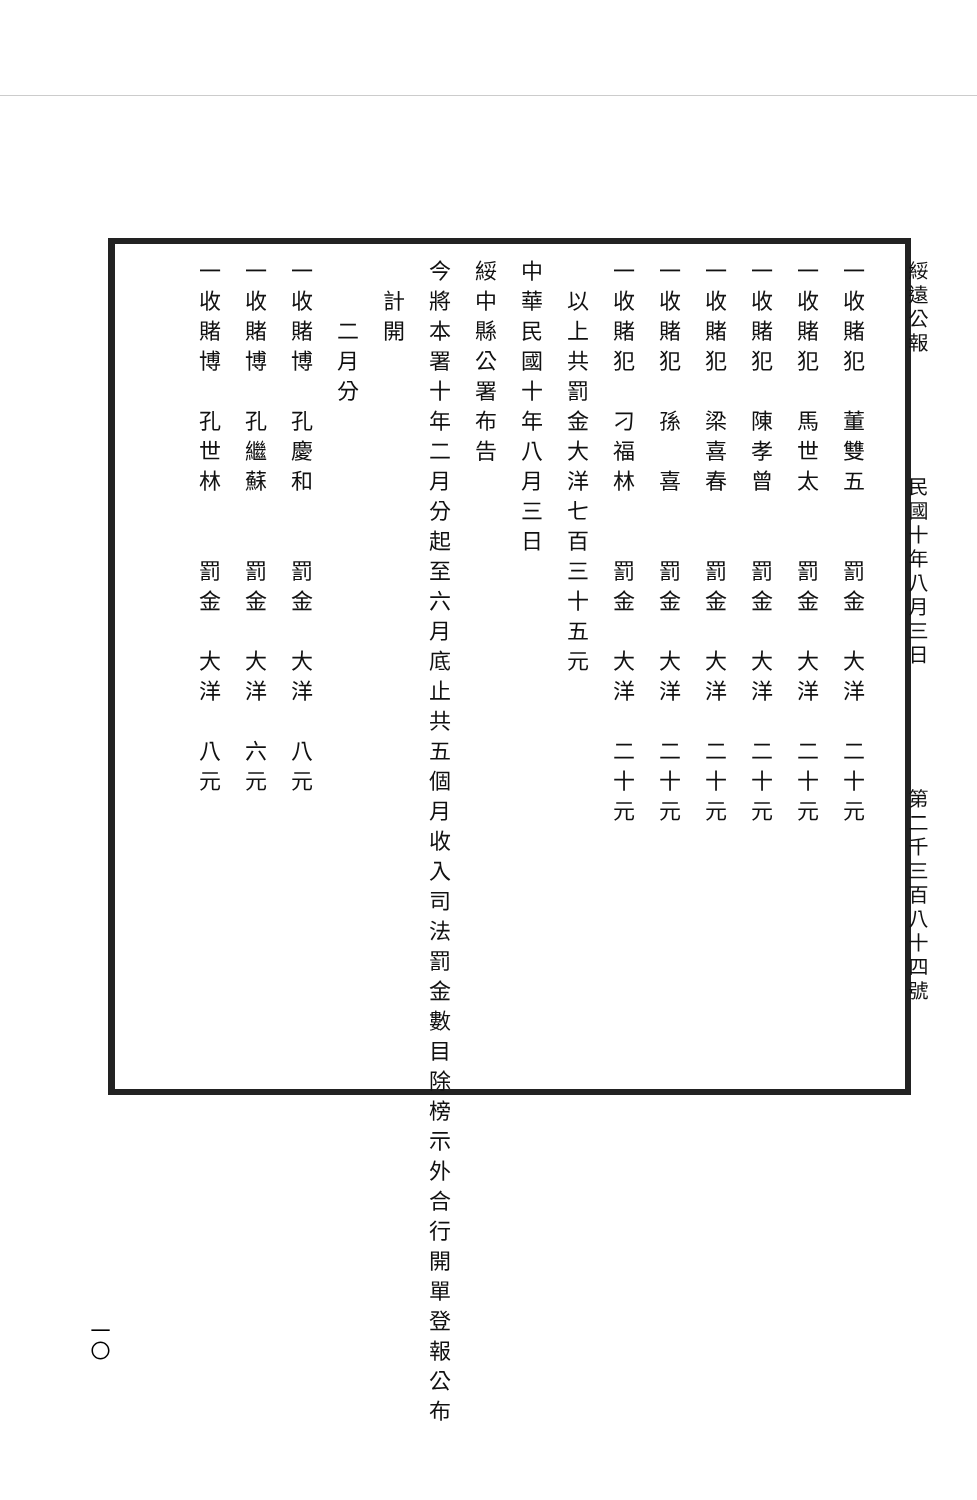綏遠公報　　　　　民國十年八月三日　　　　　第二千三百八十四號
一收賭犯　董雙五　　罰金　大洋　二十元
一收賭犯　馬世太　　罰金　大洋　二十元
一收賭犯　陳孝曾　　罰金　大洋　二十元
一收賭犯　梁喜春　　罰金　大洋　二十元
一收賭犯　孫　喜　　罰金　大洋　二十元
一收賭犯　刁福林　　罰金　大洋　二十元
　以上共罰金大洋七百三十五元
中華民國十年八月三日
綏中縣公署布告
今將本署十年二月分起至六月底止共五個月收入司法罰金數目除榜示外合行開單登報公布
　計開
　　二月分
一收賭博　孔慶和　　罰金　大洋　八元
一收賭博　孔繼蘇　　罰金　大洋　六元
一收賭博　孔世林　　罰金　大洋　八元
一〇